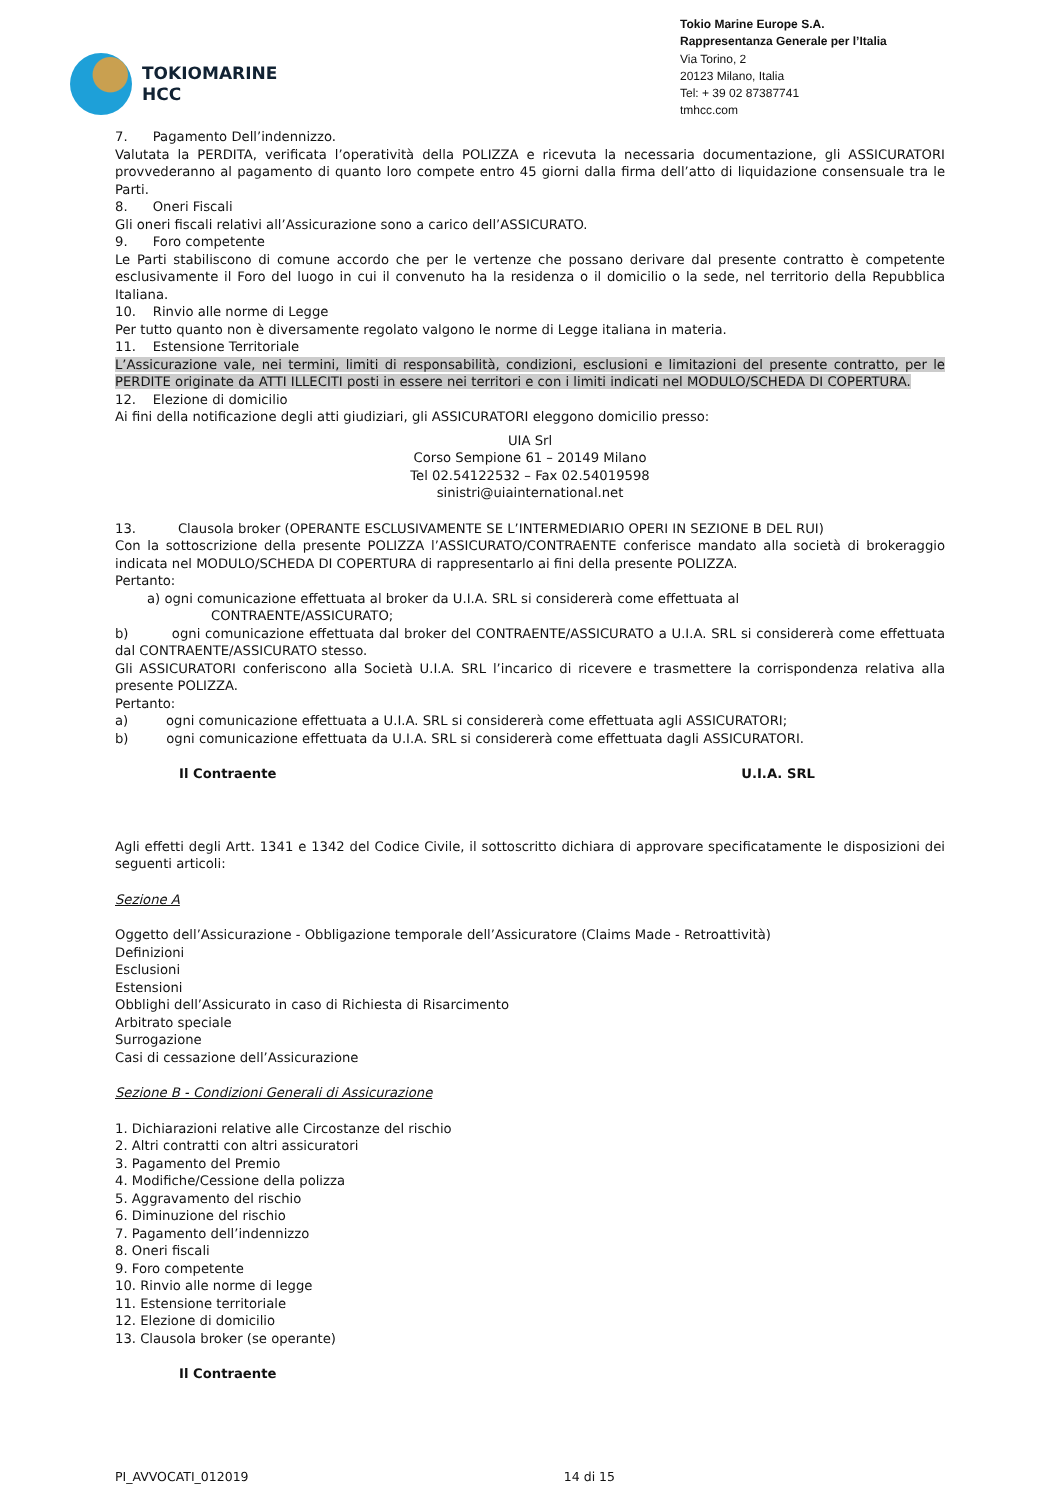TOKIOMARINE
HCC
Tokio Marine Europe S.A.
Rappresentanza Generale per l’Italia
Via Torino, 2
20123 Milano, Italia
Tel: + 39 02 87387741
tmhcc.com
7. Pagamento Dell’indennizzo.
Valutata la PERDITA, verificata l’operatività della POLIZZA e ricevuta la necessaria documentazione, gli ASSICURATORI provvederanno al pagamento di quanto loro compete entro 45 giorni dalla firma dell’atto di liquidazione consensuale tra le Parti.
8. Oneri Fiscali
Gli oneri fiscali relativi all’Assicurazione sono a carico dell’ASSICURATO.
9. Foro competente
Le Parti stabiliscono di comune accordo che per le vertenze che possano derivare dal presente contratto è competente esclusivamente il Foro del luogo in cui il convenuto ha la residenza o il domicilio o la sede, nel territorio della Repubblica Italiana.
10. Rinvio alle norme di Legge
Per tutto quanto non è diversamente regolato valgono le norme di Legge italiana in materia.
11. Estensione Territoriale
L’Assicurazione vale, nei termini, limiti di responsabilità, condizioni, esclusioni e limitazioni del presente contratto, per le PERDITE originate da ATTI ILLECITI posti in essere nei territori e con i limiti indicati nel MODULO/SCHEDA DI COPERTURA.
12. Elezione di domicilio
Ai fini della notificazione degli atti giudiziari, gli ASSICURATORI eleggono domicilio presso:
UIA Srl
Corso Sempione 61 – 20149 Milano
Tel 02.54122532 – Fax 02.54019598
sinistri@uiainternational.net
13. Clausola broker (OPERANTE ESCLUSIVAMENTE SE L’INTERMEDIARIO OPERI IN SEZIONE B DEL RUI)
Con la sottoscrizione della presente POLIZZA l’ASSICURATO/CONTRAENTE conferisce mandato alla società di brokeraggio indicata nel MODULO/SCHEDA DI COPERTURA di rappresentarlo ai fini della presente POLIZZA.
Pertanto:
a) ogni comunicazione effettuata al broker da U.I.A. SRL si considererà come effettuata al
CONTRAENTE/ASSICURATO;
b) ogni comunicazione effettuata dal broker del CONTRAENTE/ASSICURATO a U.I.A. SRL si considererà come effettuata dal CONTRAENTE/ASSICURATO stesso.
Gli ASSICURATORI conferiscono alla Società U.I.A. SRL l’incarico di ricevere e trasmettere la corrispondenza relativa alla presente POLIZZA.
Pertanto:
a) ogni comunicazione effettuata a U.I.A. SRL si considererà come effettuata agli ASSICURATORI;
b) ogni comunicazione effettuata da U.I.A. SRL si considererà come effettuata dagli ASSICURATORI.
Il Contraente U.I.A. SRL
Agli effetti degli Artt. 1341 e 1342 del Codice Civile, il sottoscritto dichiara di approvare specificatamente le disposizioni dei seguenti articoli:
Sezione A
Oggetto dell’Assicurazione - Obbligazione temporale dell’Assicuratore (Claims Made - Retroattività)
Definizioni
Esclusioni
Estensioni
Obblighi dell’Assicurato in caso di Richiesta di Risarcimento
Arbitrato speciale
Surrogazione
Casi di cessazione dell’Assicurazione
Sezione B - Condizioni Generali di Assicurazione
1. Dichiarazioni relative alle Circostanze del rischio
2. Altri contratti con altri assicuratori
3. Pagamento del Premio
4. Modifiche/Cessione della polizza
5. Aggravamento del rischio
6. Diminuzione del rischio
7. Pagamento dell’indennizzo
8. Oneri fiscali
9. Foro competente
10. Rinvio alle norme di legge
11. Estensione territoriale
12. Elezione di domicilio
13. Clausola broker (se operante)
Il Contraente
PI_AVVOCATI_012019 14 di 15